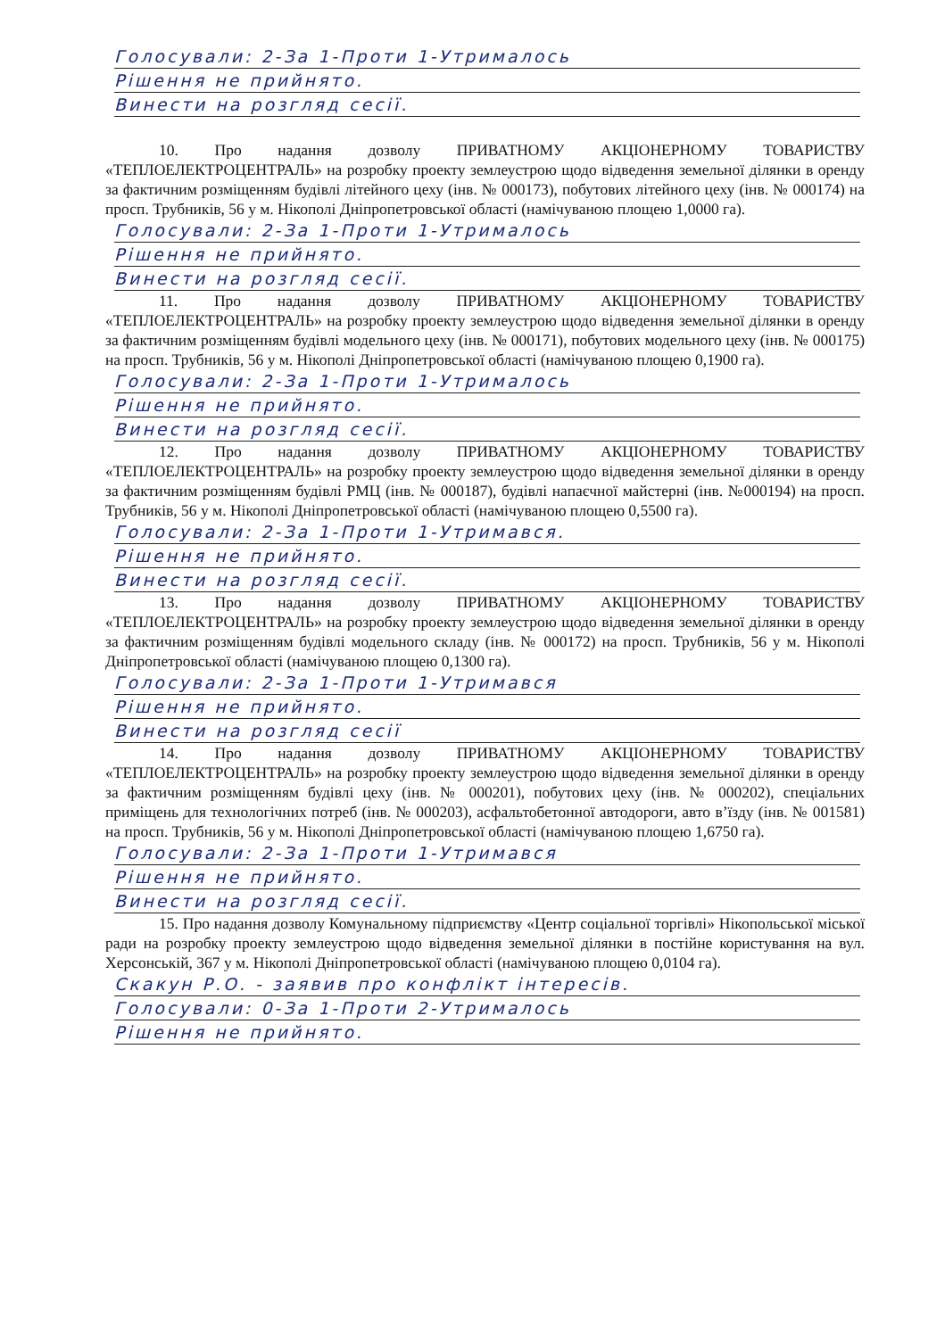Голосували: 2-За 1-Проти 1-Утрималось
Рішення не прийнято.
Винести на розгляд сесії.
10. Про надання дозволу ПРИВАТНОМУ АКЦІОНЕРНОМУ ТОВАРИСТВУ «ТЕПЛОЕЛЕКТРОЦЕНТРАЛЬ» на розробку проекту землеустрою щодо відведення земельної ділянки в оренду за фактичним розміщенням будівлі літейного цеху (інв. № 000173), побутових літейного цеху (інв. № 000174) на просп. Трубників, 56 у м. Нікополі Дніпропетровської області (намічуваною площею 1,0000 га).
Голосували: 2-За 1-Проти 1-Утрималось
Рішення не прийнято.
Винести на розгляд сесії.
11. Про надання дозволу ПРИВАТНОМУ АКЦІОНЕРНОМУ ТОВАРИСТВУ «ТЕПЛОЕЛЕКТРОЦЕНТРАЛЬ» на розробку проекту землеустрою щодо відведення земельної ділянки в оренду за фактичним розміщенням будівлі модельного цеху (інв. № 000171), побутових модельного цеху (інв. № 000175) на просп. Трубників, 56 у м. Нікополі Дніпропетровської області (намічуваною площею 0,1900 га).
Голосували: 2-За 1-Проти 1-Утрималось
Рішення не прийнято.
Винести на розгляд сесії.
12. Про надання дозволу ПРИВАТНОМУ АКЦІОНЕРНОМУ ТОВАРИСТВУ «ТЕПЛОЕЛЕКТРОЦЕНТРАЛЬ» на розробку проекту землеустрою щодо відведення земельної ділянки в оренду за фактичним розміщенням будівлі РМЦ (інв. № 000187), будівлі напаєчної майстерні (інв. №000194) на просп. Трубників, 56 у м. Нікополі Дніпропетровської області (намічуваною площею 0,5500 га).
Голосували: 2-За 1-Проти 1-Утримався.
Рішення не прийнято.
Винести на розгляд сесії.
13. Про надання дозволу ПРИВАТНОМУ АКЦІОНЕРНОМУ ТОВАРИСТВУ «ТЕПЛОЕЛЕКТРОЦЕНТРАЛЬ» на розробку проекту землеустрою щодо відведення земельної ділянки в оренду за фактичним розміщенням будівлі модельного складу (інв. № 000172) на просп. Трубників, 56 у м. Нікополі Дніпропетровської області (намічуваною площею 0,1300 га).
Голосували: 2-За 1-Проти 1-Утримався
Рішення не прийнято.
Винести на розгляд сесії
14. Про надання дозволу ПРИВАТНОМУ АКЦІОНЕРНОМУ ТОВАРИСТВУ «ТЕПЛОЕЛЕКТРОЦЕНТРАЛЬ» на розробку проекту землеустрою щодо відведення земельної ділянки в оренду за фактичним розміщенням будівлі цеху (інв. № 000201), побутових цеху (інв. № 000202), спеціальних приміщень для технологічних потреб (інв. № 000203), асфальтобетонної автодороги, авто в’їзду (інв. № 001581) на просп. Трубників, 56 у м. Нікополі Дніпропетровської області (намічуваною площею 1,6750 га).
Голосували: 2-За 1-Проти 1-Утримався
Рішення не прийнято.
Винести на розгляд сесії.
15. Про надання дозволу Комунальному підприємству «Центр соціальної торгівлі» Нікопольської міської ради на розробку проекту землеустрою щодо відведення земельної ділянки в постійне користування на вул. Херсонській, 367 у м. Нікополі Дніпропетровської області (намічуваною площею 0,0104 га).
Скакун Р.О. - заявив про конфлікт інтересів.
Голосували: 0-За 1-Проти 2-Утрималось
Рішення не прийнято.